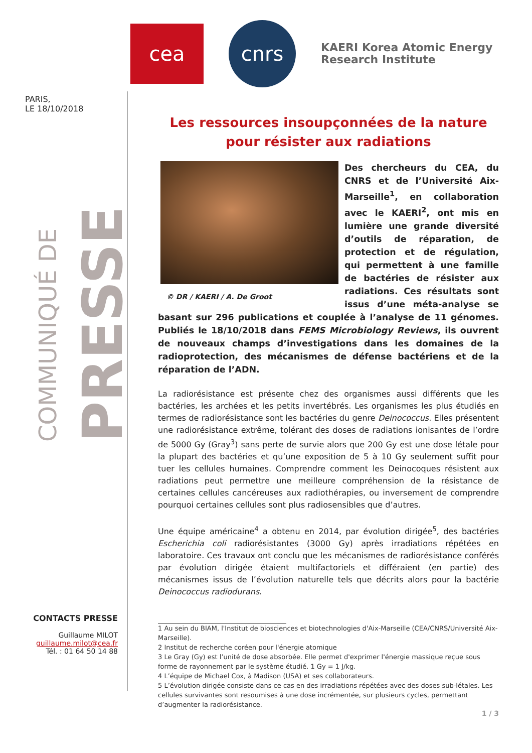cea
cnrs
KAERI Korea Atomic Energy
Research Institute
PARIS,
LE 18/10/2018
COMMUNIQUÉ DE PRESSE
Les ressources insoupçonnées de la nature pour résister aux radiations
© DR / KAERI / A. De Groot
Des chercheurs du CEA, du CNRS et de l’Université Aix-Marseille<sup>1</sup>, en collaboration avec le KAERI<sup>2</sup>, ont mis en lumière une grande diversité d’outils de réparation, de protection et de régulation, qui permettent à une famille de bactéries de résister aux radiations. Ces résultats sont issus d’une méta-analyse se basant sur 296 publications et couplée à l’analyse de 11 génomes. Publiés le 18/10/2018 dans FEMS Microbiology Reviews, ils ouvrent de nouveaux champs d’investigations dans les domaines de la radioprotection, des mécanismes de défense bactériens et de la réparation de l’ADN.
La radiorésistance est présente chez des organismes aussi différents que les bactéries, les archées et les petits invertébrés. Les organismes les plus étudiés en termes de radiorésistance sont les bactéries du genre Deinococcus. Elles présentent une radiorésistance extrême, tolérant des doses de radiations ionisantes de l’ordre de 5000 Gy (Gray<sup>3</sup>) sans perte de survie alors que 200 Gy est une dose létale pour la plupart des bactéries et qu’une exposition de 5 à 10 Gy seulement suffit pour tuer les cellules humaines. Comprendre comment les Deinocoques résistent aux radiations peut permettre une meilleure compréhension de la résistance de certaines cellules cancéreuses aux radiothérapies, ou inversement de comprendre pourquoi certaines cellules sont plus radiosensibles que d’autres.
Une équipe américaine<sup>4</sup> a obtenu en 2014, par évolution dirigée<sup>5</sup>, des bactéries Escherichia coli radiorésistantes (3000 Gy) après irradiations répétées en laboratoire. Ces travaux ont conclu que les mécanismes de radiorésistance conférés par évolution dirigée étaient multifactoriels et différaient (en partie) des mécanismes issus de l’évolution naturelle tels que décrits alors pour la bactérie Deinococcus radiodurans.
1 Au sein du BIAM, l'Institut de biosciences et biotechnologies d'Aix-Marseille (CEA/CNRS/Université Aix-Marseille).
2 Institut de recherche coréen pour l'énergie atomique
3 Le Gray (Gy) est l’unité de dose absorbée. Elle permet d'exprimer l'énergie massique reçue sous forme de rayonnement par le système étudié. 1 Gy = 1 J/kg.
4 L’équipe de Michael Cox, à Madison (USA) et ses collaborateurs.
5 L’évolution dirigée consiste dans ce cas en des irradiations répétées avec des doses sub-létales. Les cellules survivantes sont resoumises à une dose incrémentée, sur plusieurs cycles, permettant d’augmenter la radiorésistance.
1 / 3
CONTACTS PRESSE
Guillaume MILOT
guillaume.milot@cea.fr
Tél. : 01 64 50 14 88